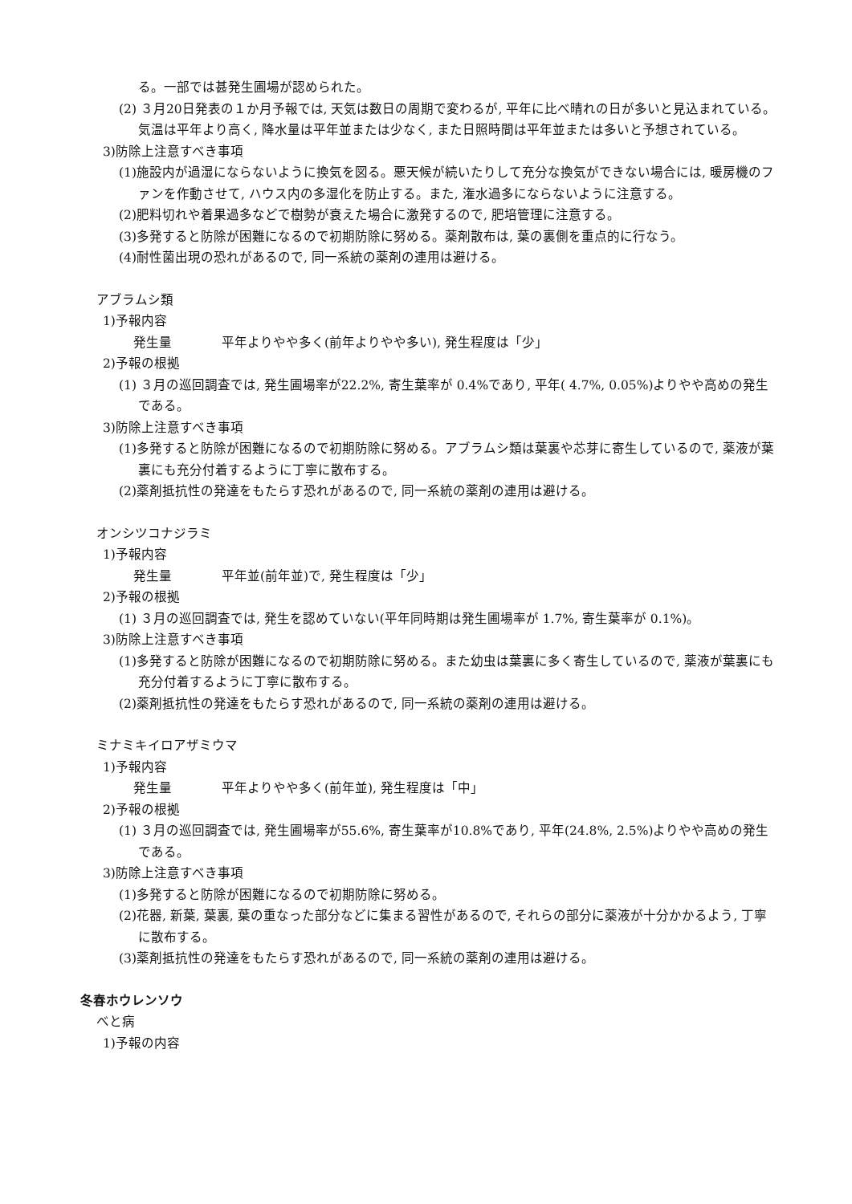る。一部では甚発生圃場が認められた。
(2) ３月20日発表の１か月予報では, 天気は数日の周期で変わるが, 平年に比べ晴れの日が多いと見込まれている。気温は平年より高く, 降水量は平年並または少なく, また日照時間は平年並または多いと予想されている。
3)防除上注意すべき事項
(1)施設内が過湿にならないように換気を図る。悪天候が続いたりして充分な換気ができない場合には, 暖房機のファンを作動させて, ハウス内の多湿化を防止する。また, 潅水過多にならないように注意する。
(2)肥料切れや着果過多などで樹勢が衰えた場合に激発するので, 肥培管理に注意する。
(3)多発すると防除が困難になるので初期防除に努める。薬剤散布は, 葉の裏側を重点的に行なう。
(4)耐性菌出現の恐れがあるので, 同一系統の薬剤の連用は避ける。
アブラムシ類
1)予報内容
発生量 平年よりやや多く(前年よりやや多い), 発生程度は「少」
2)予報の根拠
(1) ３月の巡回調査では, 発生圃場率が22.2%, 寄生葉率が 0.4%であり, 平年( 4.7%, 0.05%)よりやや高めの発生である。
3)防除上注意すべき事項
(1)多発すると防除が困難になるので初期防除に努める。アブラムシ類は葉裏や芯芽に寄生しているので, 薬液が葉裏にも充分付着するように丁寧に散布する。
(2)薬剤抵抗性の発達をもたらす恐れがあるので, 同一系統の薬剤の連用は避ける。
オンシツコナジラミ
1)予報内容
発生量 平年並(前年並)で, 発生程度は「少」
2)予報の根拠
(1) ３月の巡回調査では, 発生を認めていない(平年同時期は発生圃場率が 1.7%, 寄生葉率が 0.1%)。
3)防除上注意すべき事項
(1)多発すると防除が困難になるので初期防除に努める。また幼虫は葉裏に多く寄生しているので, 薬液が葉裏にも充分付着するように丁寧に散布する。
(2)薬剤抵抗性の発達をもたらす恐れがあるので, 同一系統の薬剤の連用は避ける。
ミナミキイロアザミウマ
1)予報内容
発生量 平年よりやや多く(前年並), 発生程度は「中」
2)予報の根拠
(1) ３月の巡回調査では, 発生圃場率が55.6%, 寄生葉率が10.8%であり, 平年(24.8%, 2.5%)よりやや高めの発生である。
3)防除上注意すべき事項
(1)多発すると防除が困難になるので初期防除に努める。
(2)花器, 新葉, 葉裏, 葉の重なった部分などに集まる習性があるので, それらの部分に薬液が十分かかるよう, 丁寧に散布する。
(3)薬剤抵抗性の発達をもたらす恐れがあるので, 同一系統の薬剤の連用は避ける。
冬春ホウレンソウ
べと病
1)予報の内容